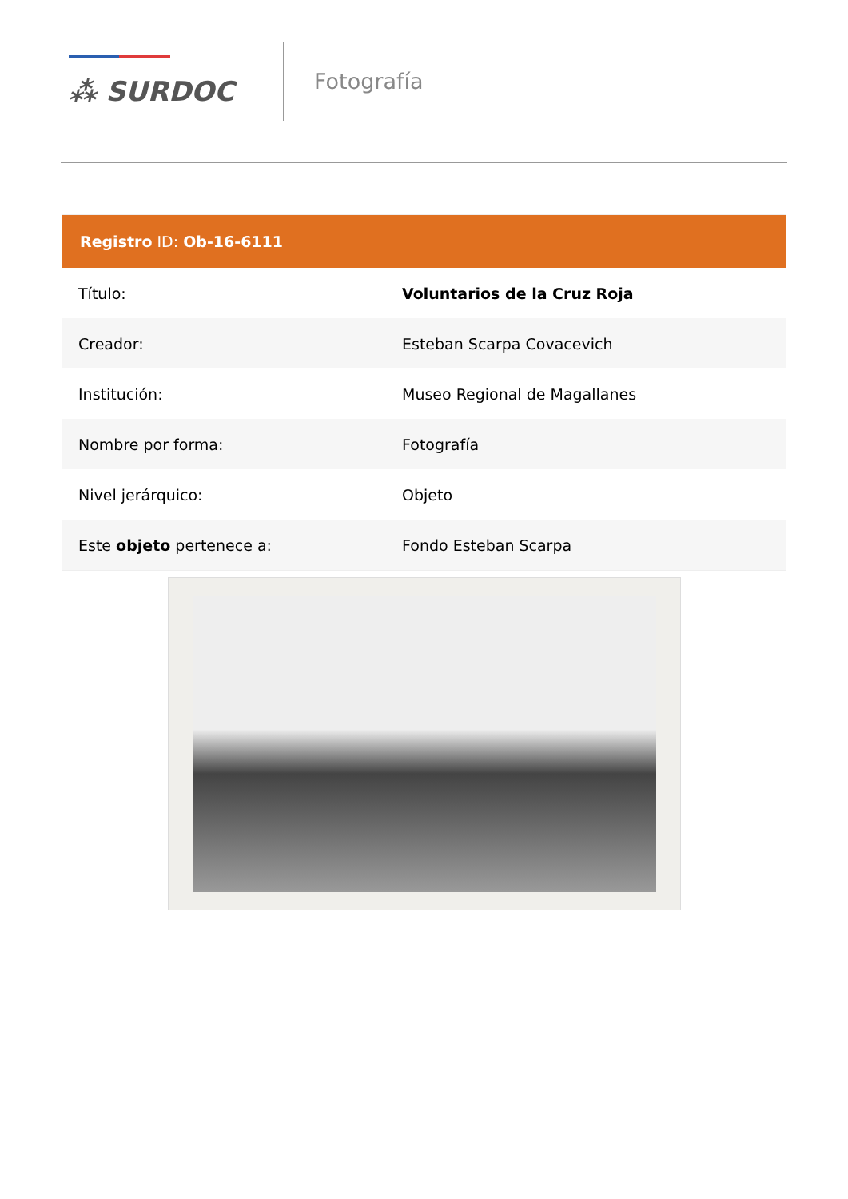⁂ SURDOC
Fotografía
Registro ID: Ob-16-6111
| Título: | Voluntarios de la Cruz Roja |
| Creador: | Esteban Scarpa Covacevich |
| Institución: | Museo Regional de Magallanes |
| Nombre por forma: | Fotografía |
| Nivel jerárquico: | Objeto |
| Este objeto pertenece a: | Fondo Esteban Scarpa |